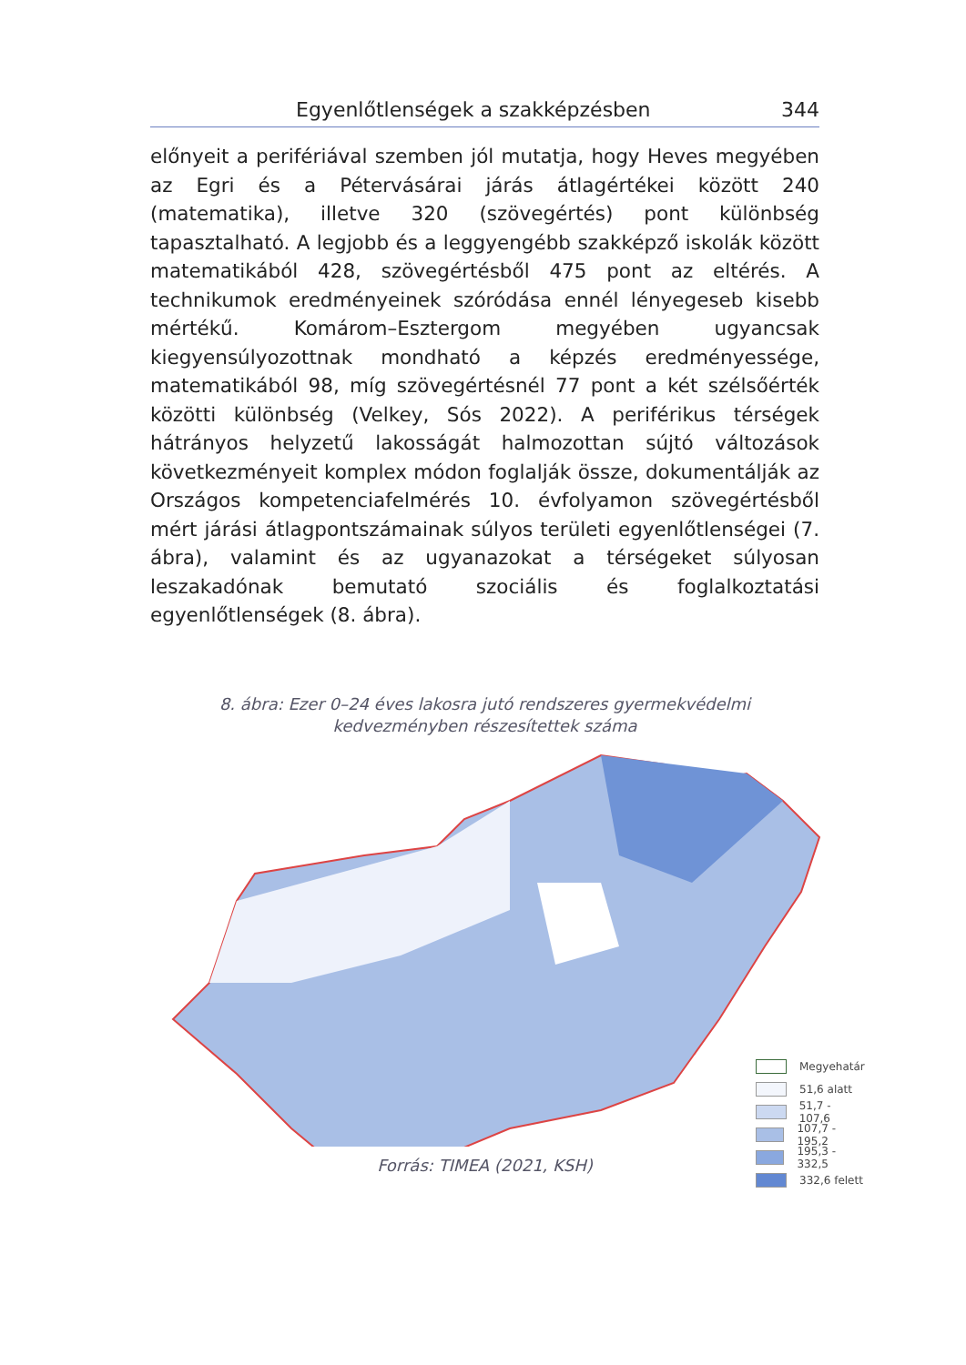Egyenlőtlenségek a szakképzésben 344
előnyeit a perifériával szemben jól mutatja, hogy Heves megyében az Egri és a Pétervásárai járás átlagértékei között 240 (matematika), illetve 320 (szövegértés) pont különbség tapasztalható. A legjobb és a leggyengébb szakképző iskolák között matematikából 428, szövegértésből 475 pont az eltérés. A technikumok eredményeinek szóródása ennél lényegeseb kisebb mértékű. Komárom–Esztergom megyében ugyancsak kiegyensúlyozottnak mondható a képzés eredményessége, matematikából 98, míg szövegértésnél 77 pont a két szélsőérték közötti különbség (Velkey, Sós 2022). A periférikus térségek hátrányos helyzetű lakosságát halmozottan sújtó változások következményeit komplex módon foglalják össze, dokumentálják az Országos kompetenciafelmérés 10. évfolyamon szövegértésből mért járási átlagpontszámainak súlyos területi egyenlőtlenségei (7. ábra), valamint és az ugyanazokat a térségeket súlyosan leszakadónak bemutató szociális és foglalkoztatási egyenlőtlenségek (8. ábra).
8. ábra: Ezer 0–24 éves lakosra jutó rendszeres gyermekvédelmi kedvezményben részesítettek száma
Megyehatár
51,6 alatt
51,7 - 107,6
107,7 - 195,2
195,3 - 332,5
332,6 felett
Forrás: TIMEA (2021, KSH)